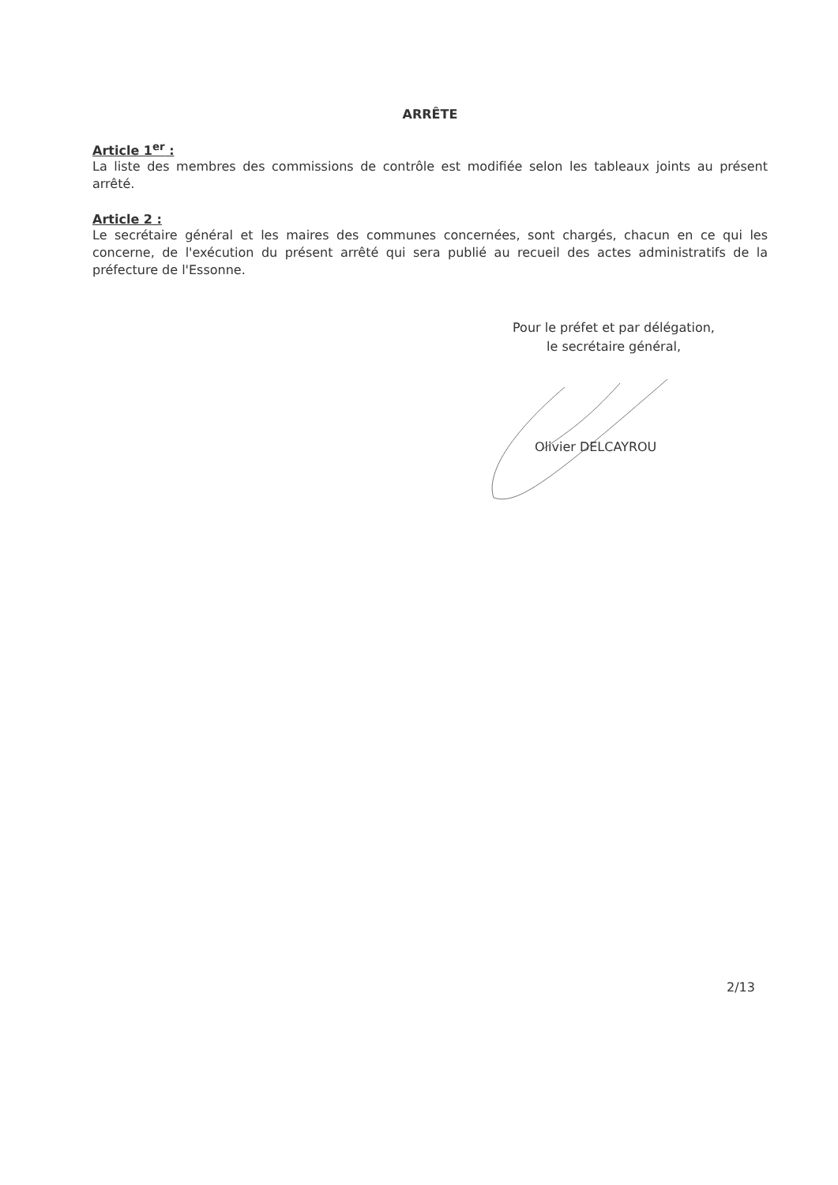ARRÊTE
Article 1<sup>er</sup> :
La liste des membres des commissions de contrôle est modifiée selon les tableaux joints au présent arrêté.
Article 2 :
Le secrétaire général et les maires des communes concernées, sont chargés, chacun en ce qui les concerne, de l'exécution du présent arrêté qui sera publié au recueil des actes administratifs de la préfecture de l'Essonne.
Pour le préfet et par délégation,
le secrétaire général,
Olivier DELCAYROU
2/13